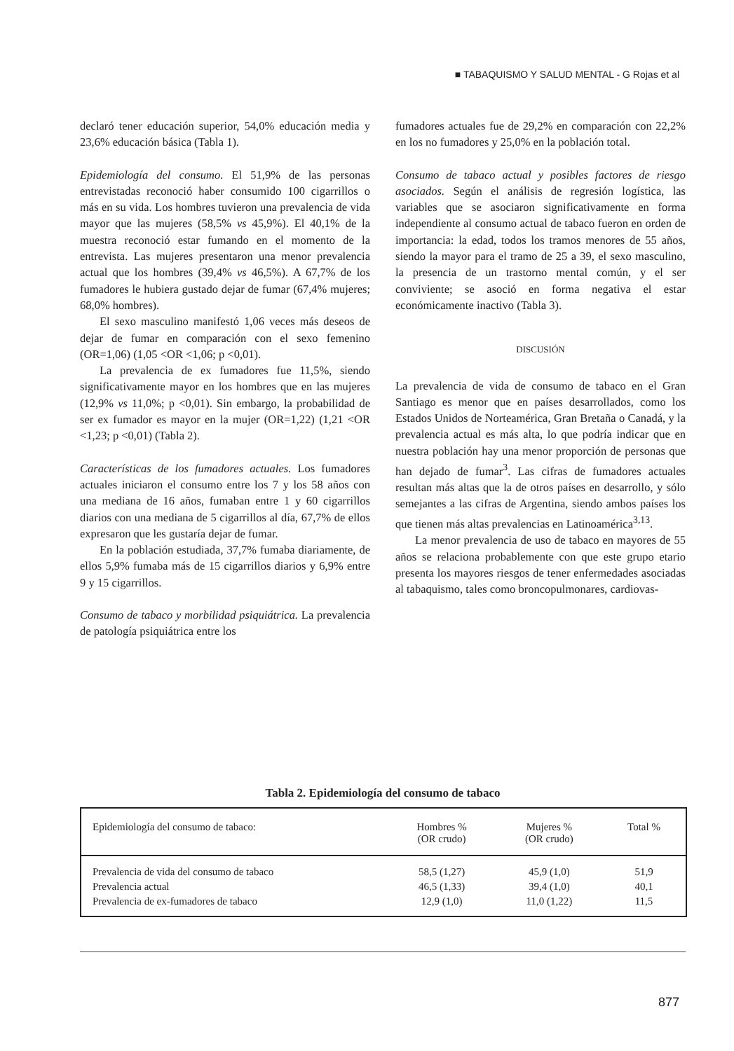■ TABAQUISMO Y SALUD MENTAL - G Rojas et al
declaró tener educación superior, 54,0% educación media y 23,6% educación básica (Tabla 1).
Epidemiología del consumo. El 51,9% de las personas entrevistadas reconoció haber consumido 100 cigarrillos o más en su vida. Los hombres tuvieron una prevalencia de vida mayor que las mujeres (58,5% vs 45,9%). El 40,1% de la muestra reconoció estar fumando en el momento de la entrevista. Las mujeres presentaron una menor prevalencia actual que los hombres (39,4% vs 46,5%). A 67,7% de los fumadores le hubiera gustado dejar de fumar (67,4% mujeres; 68,0% hombres).
El sexo masculino manifestó 1,06 veces más deseos de dejar de fumar en comparación con el sexo femenino (OR=1,06) (1,05 <OR <1,06; p <0,01).
La prevalencia de ex fumadores fue 11,5%, siendo significativamente mayor en los hombres que en las mujeres (12,9% vs 11,0%; p <0,01). Sin embargo, la probabilidad de ser ex fumador es mayor en la mujer (OR=1,22) (1,21 <OR <1,23; p <0,01) (Tabla 2).
Características de los fumadores actuales. Los fumadores actuales iniciaron el consumo entre los 7 y los 58 años con una mediana de 16 años, fumaban entre 1 y 60 cigarrillos diarios con una mediana de 5 cigarrillos al día, 67,7% de ellos expresaron que les gustaría dejar de fumar.
En la población estudiada, 37,7% fumaba diariamente, de ellos 5,9% fumaba más de 15 cigarrillos diarios y 6,9% entre 9 y 15 cigarrillos.
Consumo de tabaco y morbilidad psiquiátrica. La prevalencia de patología psiquiátrica entre los
fumadores actuales fue de 29,2% en comparación con 22,2% en los no fumadores y 25,0% en la población total.
Consumo de tabaco actual y posibles factores de riesgo asociados. Según el análisis de regresión logística, las variables que se asociaron significativamente en forma independiente al consumo actual de tabaco fueron en orden de importancia: la edad, todos los tramos menores de 55 años, siendo la mayor para el tramo de 25 a 39, el sexo masculino, la presencia de un trastorno mental común, y el ser conviviente; se asoció en forma negativa el estar económicamente inactivo (Tabla 3).
DISCUSIÓN
La prevalencia de vida de consumo de tabaco en el Gran Santiago es menor que en países desarrollados, como los Estados Unidos de Norteamérica, Gran Bretaña o Canadá, y la prevalencia actual es más alta, lo que podría indicar que en nuestra población hay una menor proporción de personas que han dejado de fumar<sup>3</sup>. Las cifras de fumadores actuales resultan más altas que la de otros países en desarrollo, y sólo semejantes a las cifras de Argentina, siendo ambos países los que tienen más altas prevalencias en Latinoamérica<sup>3,13</sup>.
La menor prevalencia de uso de tabaco en mayores de 55 años se relaciona probablemente con que este grupo etario presenta los mayores riesgos de tener enfermedades asociadas al tabaquismo, tales como broncopulmonares, cardiovas-
Tabla 2. Epidemiología del consumo de tabaco
| Epidemiología del consumo de tabaco: | Hombres % (OR crudo) | Mujeres % (OR crudo) | Total % |
| --- | --- | --- | --- |
| Prevalencia de vida del consumo de tabaco | 58,5 (1,27) | 45,9 (1,0) | 51,9 |
| Prevalencia actual | 46,5 (1,33) | 39,4 (1,0) | 40,1 |
| Prevalencia de ex-fumadores de tabaco | 12,9 (1,0) | 11,0 (1,22) | 11,5 |
877